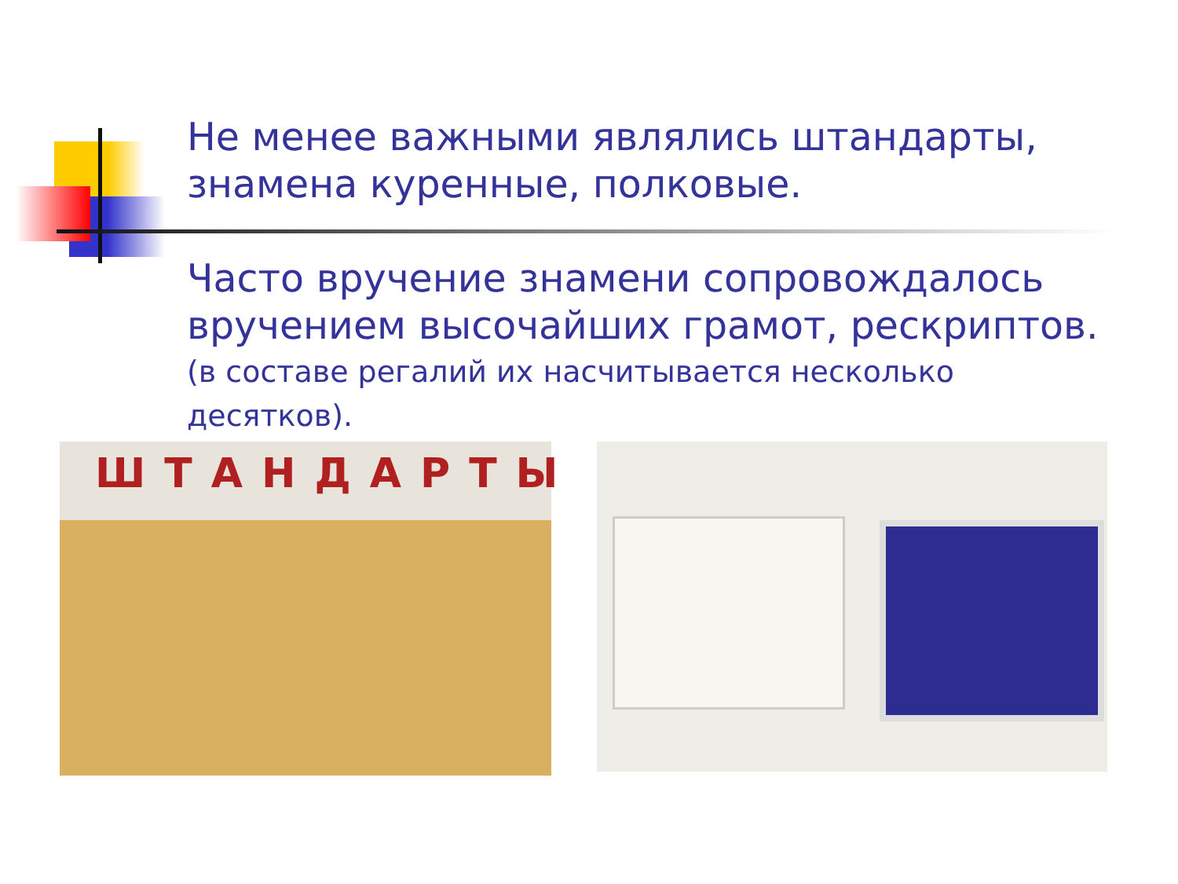Не менее важными являлись штандарты, знамена куренные, полковые.
Часто вручение знамени сопровождалось вручением высочайших грамот, рескриптов.
(в составе регалий их насчитывается несколько десятков).
ШТАНДАРТЫ